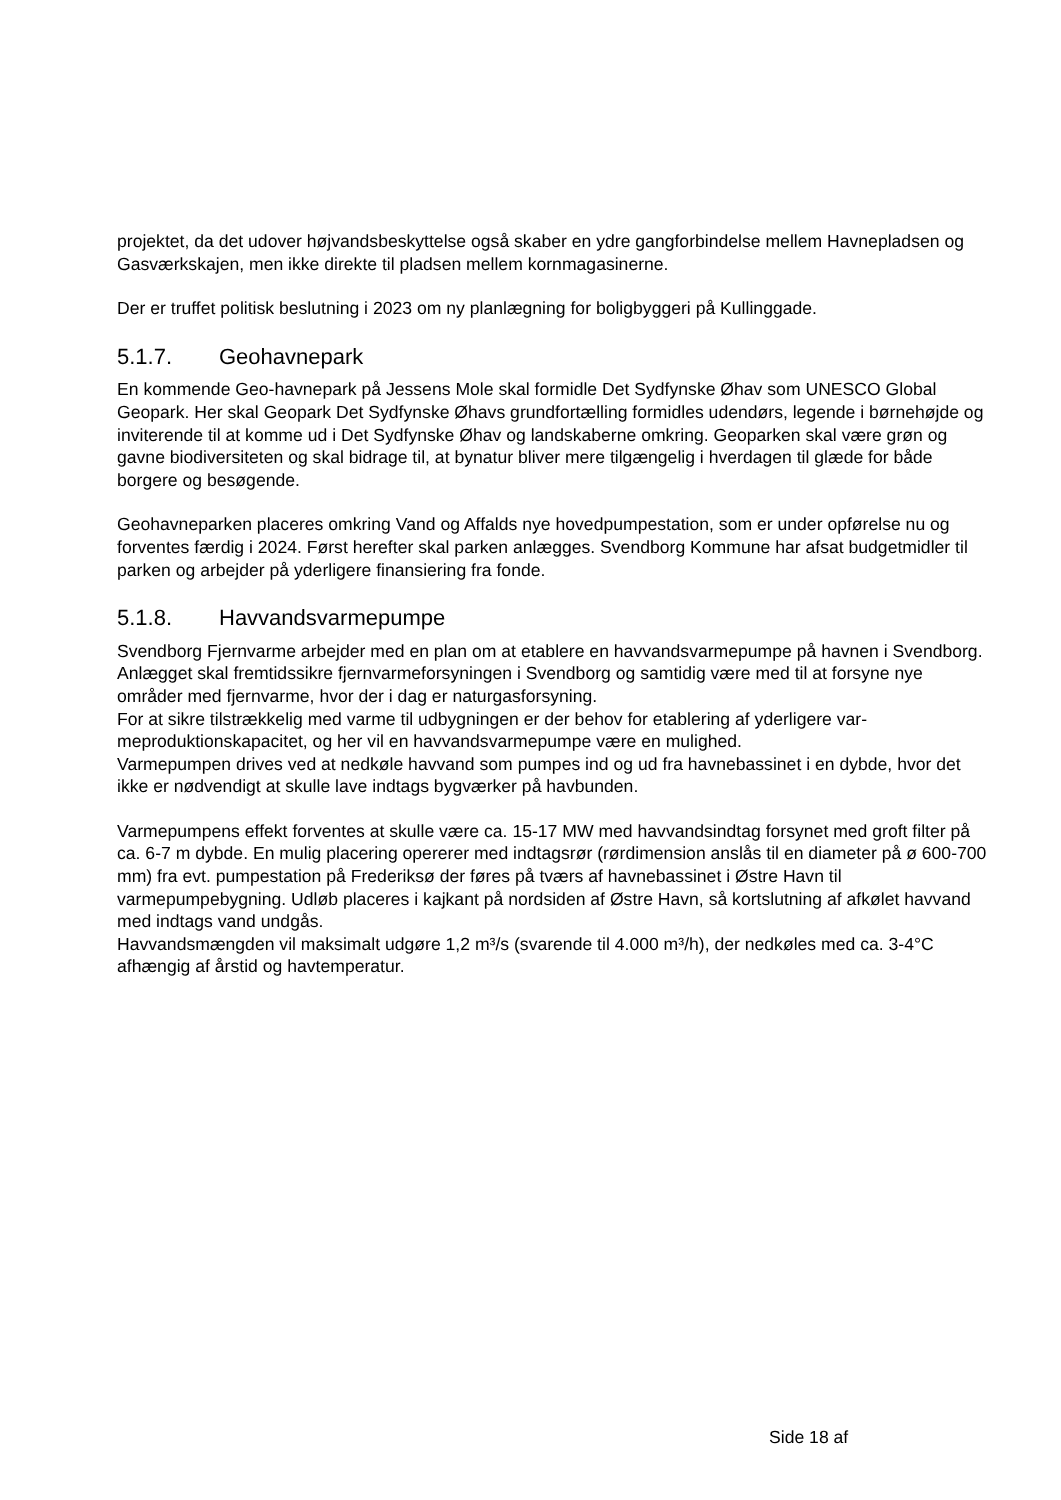projektet, da det udover højvandsbeskyttelse også skaber en ydre gangforbindelse mellem Havne­pladsen og Gasværkskajen, men ikke direkte til pladsen mellem kornmagasinerne.
Der er truffet politisk beslutning i 2023 om ny planlægning for boligbyggeri på Kullinggade.
5.1.7. Geohavnepark
En kommende Geo-havnepark på Jessens Mole skal formidle Det Sydfynske Øhav som UNESCO Global Geopark. Her skal Geopark Det Sydfynske Øhavs grundfortælling formidles udendørs, le­gende i børnehøjde og inviterende til at komme ud i Det Sydfynske Øhav og landskaberne om­kring. Geoparken skal være grøn og gavne biodiversiteten og skal bidrage til, at bynatur bliver mere tilgængelig i hverdagen til glæde for både borgere og besøgende.
Geohavneparken placeres omkring Vand og Affalds nye hovedpumpestation, som er under opfø­relse nu og forventes færdig i 2024. Først herefter skal parken anlægges. Svendborg Kommune har afsat budgetmidler til parken og arbejder på yderligere finansiering fra fonde.
5.1.8. Havvandsvarmepumpe
Svendborg Fjernvarme arbejder med en plan om at etablere en havvandsvarmepumpe på havnen i Svendborg. Anlægget skal fremtidssikre fjernvarmeforsyningen i Svendborg og samtidig være med til at forsyne nye områder med fjernvarme, hvor der i dag er naturgasforsyning.
For at sikre tilstrækkelig med varme til udbygningen er der behov for etablering af yderligere var­meproduktionskapacitet, og her vil en havvandsvarmepumpe være en mulighed.
Varmepumpen drives ved at nedkøle havvand som pumpes ind og ud fra havnebassinet i en dybde, hvor det ikke er nødvendigt at skulle lave indtags bygværker på havbunden.
Varmepumpens effekt forventes at skulle være ca. 15-17 MW med havvandsindtag forsynet med groft filter på ca. 6-7 m dybde. En mulig placering opererer med indtagsrør (rørdimension anslås til en diameter på ø 600-700 mm) fra evt. pumpestation på Frederiksø der føres på tværs af havne­bassinet i Østre Havn til varmepumpebygning. Udløb placeres i kajkant på nordsiden af Østre Havn, så kortslutning af afkølet havvand med indtags vand undgås.
Havvandsmængden vil maksimalt udgøre 1,2 m³/s (svarende til 4.000 m³/h), der nedkøles med ca. 3-4°C afhængig af årstid og havtemperatur.
Side 18 af